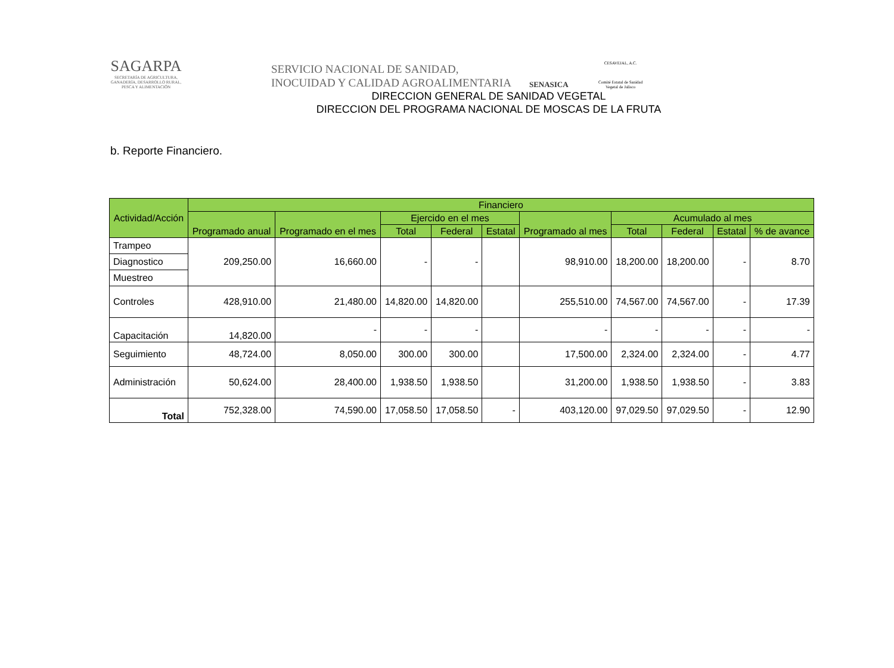SAGARPA
SECRETARÍA DE AGRICULTURA, GANADERÍA, DESARROLLO RURAL, PESCA Y ALIMENTACIÓN
SERVICIO NACIONAL DE SANIDAD,
INOCUIDAD Y CALIDAD AGROALIMENTARIA
SENASICA
CESAVEJAL, A.C.
Comité Estatal de Sanidad Vegetal de Jalisco
DIRECCION GENERAL DE SANIDAD VEGETAL
DIRECCION DEL PROGRAMA NACIONAL DE MOSCAS DE LA FRUTA
b. Reporte Financiero.
| Actividad/Acción | Financiero | | | | | | | | | |
| --- | --- | --- | --- | --- | --- | --- | --- | --- | --- | --- |
| | Programado anual | Programado en el mes | Ejercido en el mes | | | Programado al mes | Acumulado al mes | | | |
| | | | Total | Federal | Estatal | | Total | Federal | Estatal | % de avance |
| Trampeo | 209,250.00 | 16,660.00 | - | - | | 98,910.00 | 18,200.00 | 18,200.00 | - | 8.70 |
| Diagnostico | | | | | | | | | | |
| Muestreo | | | | | | | | | | |
| Controles | 428,910.00 | 21,480.00 | 14,820.00 | 14,820.00 | | 255,510.00 | 74,567.00 | 74,567.00 | - | 17.39 |
| Capacitación | 14,820.00 | - | - | - | | - | - | - | - | - |
| Seguimiento | 48,724.00 | 8,050.00 | 300.00 | 300.00 | | 17,500.00 | 2,324.00 | 2,324.00 | - | 4.77 |
| Administración | 50,624.00 | 28,400.00 | 1,938.50 | 1,938.50 | | 31,200.00 | 1,938.50 | 1,938.50 | - | 3.83 |
| Total | 752,328.00 | 74,590.00 | 17,058.50 | 17,058.50 | - | 403,120.00 | 97,029.50 | 97,029.50 | - | 12.90 |